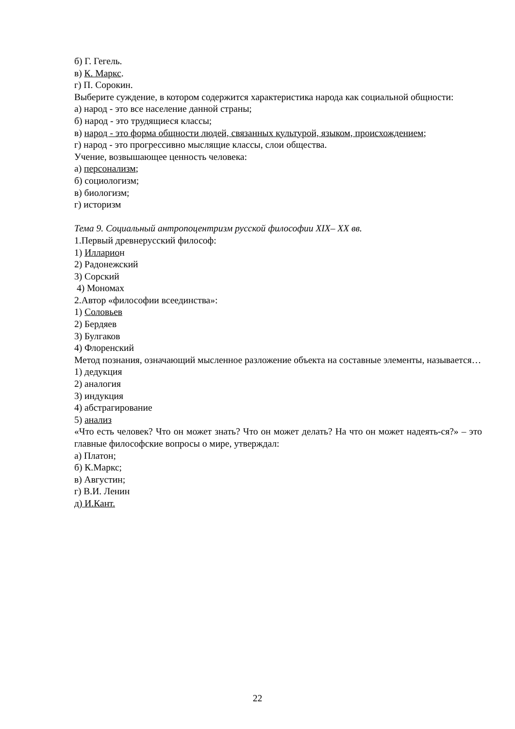б) Г. Гегель.
в) К. Маркс.
г) П. Сорокин.
Выберите суждение, в котором содержится характеристика народа как социальной общности:
а) народ - это все население данной страны;
б) народ - это трудящиеся классы;
в) народ - это форма общности людей, связанных культурой, языком, происхождением;
г) народ - это прогрессивно мыслящие классы, слои общества.
Учение, возвышающее ценность человека:
а) персонализм;
б) социологизм;
в) биологизм;
г) историзм
Тема 9. Социальный антропоцентризм русской философии XIX– XX вв.
1.Первый древнерусский философ:
1) Илларион
2) Радонежский
3) Сорский
4) Мономах
2.Автор «философии всеединства»:
1) Соловьев
2) Бердяев
3) Булгаков
4) Флоренский
Метод познания, означающий мысленное разложение объекта на составные элементы, называется…
1) дедукция
2) аналогия
3) индукция
4) абстрагирование
5) анализ
«Что есть человек? Что он может знать? Что он может делать? На что он может надеять-ся?» – это главные философские вопросы о мире, утверждал:
а) Платон;
б) К.Маркс;
в) Августин;
г) В.И. Ленин
д) И.Кант.
22